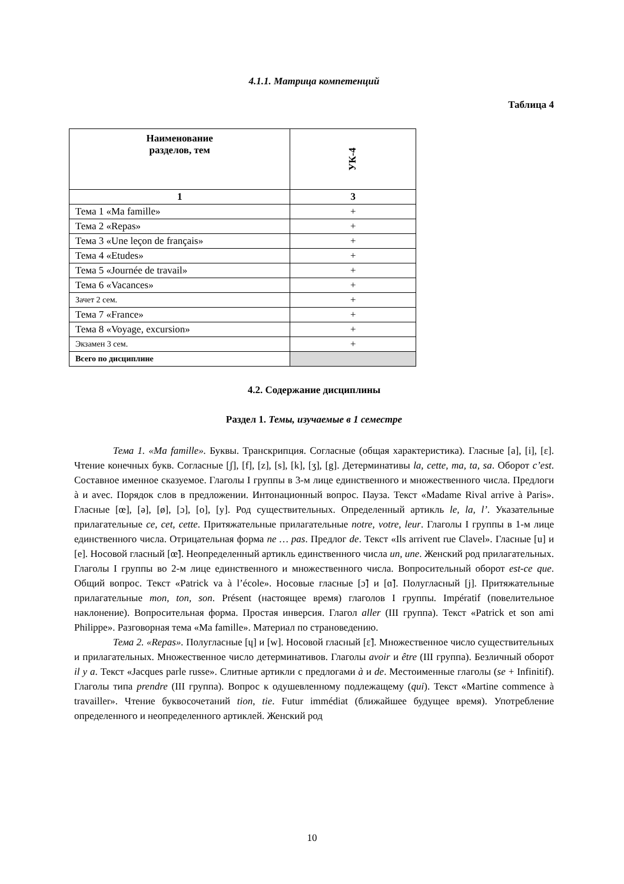4.1.1. Матрица компетенций
Таблица 4
| Наименование разделов, тем | УК-4 |
| --- | --- |
| 1 | 3 |
| Тема 1 «Ma famille» | + |
| Тема 2 «Repas» | + |
| Тема 3 «Une leçon de français» | + |
| Тема 4 «Etudes» | + |
| Тема 5 «Journée de travail» | + |
| Тема 6 «Vacances» | + |
| Зачет 2 сем. | + |
| Тема 7 «France» | + |
| Тема 8 «Voyage, excursion» | + |
| Экзамен 3 сем. | + |
| Всего по дисциплине | |
4.2. Содержание дисциплины
Раздел 1. Темы, изучаемые в 1 семестре
Тема 1. «Ma famille». Буквы. Транскрипция. Согласные (общая характеристика). Гласные [a], [i], [ɛ]. Чтение конечных букв. Согласные [ʃ], [f], [z], [s], [k], [ʒ], [g]. Детерминативы la, cette, ma, ta, sa. Оборот c’est. Составное именное сказуемое. Глаголы I группы в 3-м лице единственного и множественного числа. Предлоги à и avec. Порядок слов в предложении. Интонационный вопрос. Пауза. Текст «Madame Rival arrive à Paris». Гласные [œ], [ə], [ø], [ɔ], [o], [y]. Род существительных. Определенный артикль le, la, l’. Указательные прилагательные ce, cet, cette. Притяжательные прилагательные notre, votre, leur. Глаголы I группы в 1-м лице единственного числа. Отрицательная форма ne … pas. Предлог de. Текст «Ils arrivent rue Clavel». Гласные [u] и [e]. Носовой гласный [œ̃]. Неопределенный артикль единственного числа un, une. Женский род прилагательных. Глаголы I группы во 2-м лице единственного и множественного числа. Вопросительный оборот est-ce que. Общий вопрос. Текст «Patrick va à l’école». Носовые гласные [ɔ̃] и [ɑ̃]. Полугласный [j]. Притяжательные прилагательные mon, ton, son. Présent (настоящее время) глаголов I группы. Impératif (повелительное наклонение). Вопросительная форма. Простая инверсия. Глагол aller (III группа). Текст «Patrick et son ami Philippe». Разговорная тема «Ma famille». Материал по страноведению.
Тема 2. «Repas». Полугласные [ɥ] и [w]. Носовой гласный [ɛ̃]. Множественное число существительных и прилагательных. Множественное число детерминативов. Глаголы avoir и être (III группа). Безличный оборот il y a. Текст «Jacques parle russe». Слитные артикли с предлогами à и de. Местоименные глаголы (se + Infinitif). Глаголы типа prendre (III группа). Вопрос к одушевленному подлежащему (qui). Текст «Martine commence à travailler». Чтение буквосочетаний tion, tie. Futur immédiat (ближайшее будущее время). Употребление определенного и неопределенного артиклей. Женский род
10